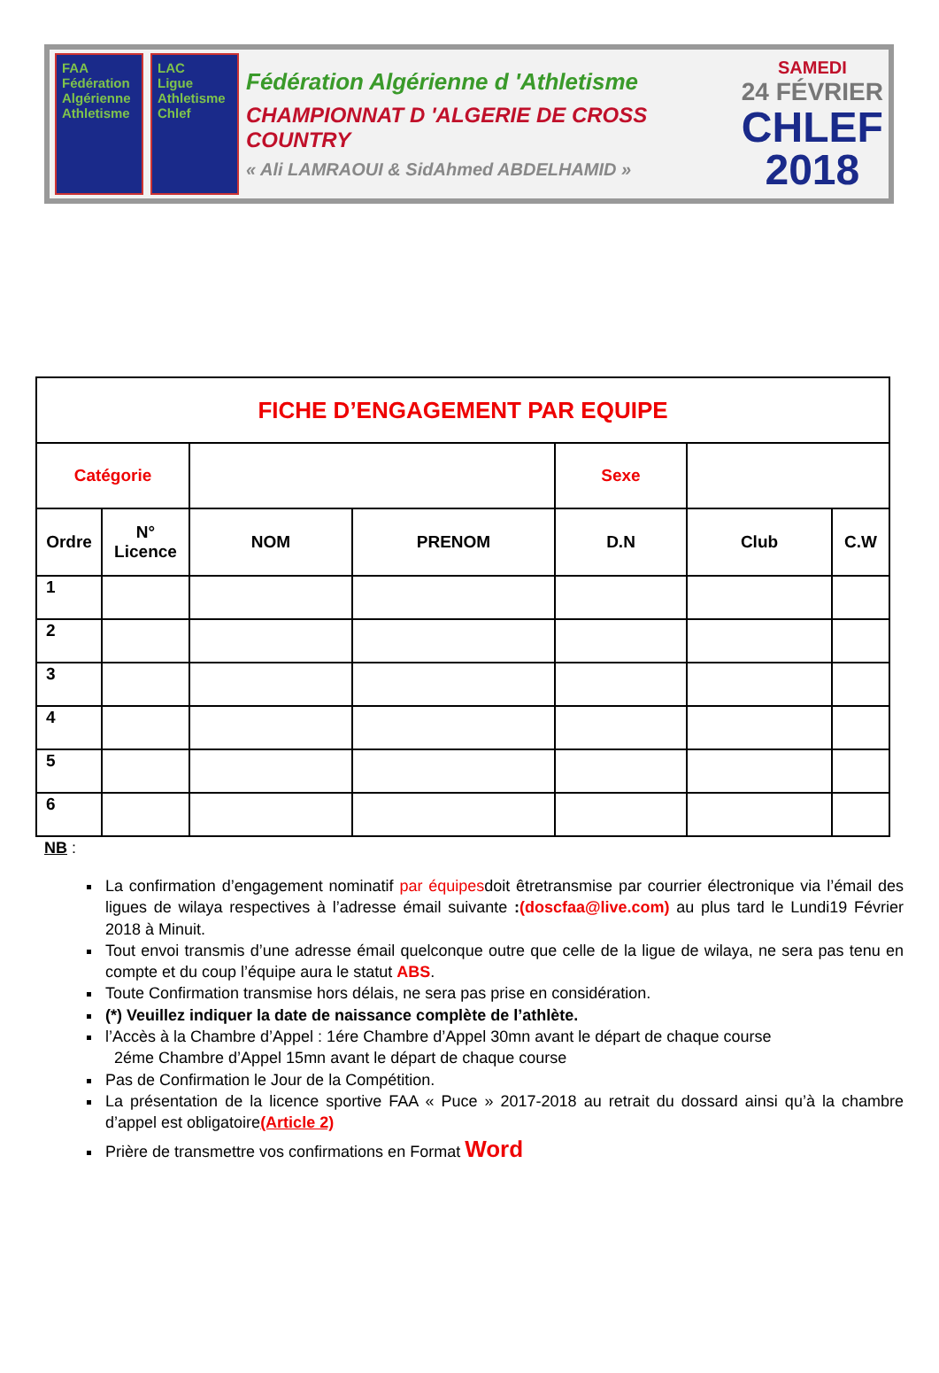FAA
Fédération Algérienne Athletisme
LAC
Ligue Athletisme Chlef
Fédération Algérienne d 'Athletisme
CHAMPIONNAT D 'ALGERIE DE CROSS COUNTRY
« Ali LAMRAOUI & SidAhmed ABDELHAMID »
SAMEDI
24 FÉVRIER
CHLEF
2018
| FICHE D’ENGAGEMENT PAR EQUIPE | | | | | | |
| Catégorie | | | | Sexe | | |
| Ordre | N° Licence | NOM | PRENOM | D.N | Club | C.W |
| 1 | | | | | | |
| 2 | | | | | | |
| 3 | | | | | | |
| 4 | | | | | | |
| 5 | | | | | | |
| 6 | | | | | | |
NB :
La confirmation d’engagement nominatif par équipesdoit êtretransmise par courrier électronique via l’émail des ligues de wilaya respectives à l’adresse émail suivante :(doscfaa@live.com) au plus tard le Lundi19 Février 2018 à Minuit.
Tout envoi transmis d’une adresse émail quelconque outre que celle de la ligue de wilaya, ne sera pas tenu en compte et du coup l’équipe aura le statut ABS.
Toute Confirmation transmise hors délais, ne sera pas prise en considération.
(*) Veuillez indiquer la date de naissance complète de l’athlète.
l’Accès à la Chambre d’Appel : 1ére Chambre d’Appel 30mn avant le départ de chaque course
2éme Chambre d’Appel 15mn avant le départ de chaque course
Pas de Confirmation le Jour de la Compétition.
La présentation de la licence sportive FAA « Puce » 2017-2018 au retrait du dossard ainsi qu’à la chambre d’appel est obligatoire(Article 2)
Prière de transmettre vos confirmations en Format Word